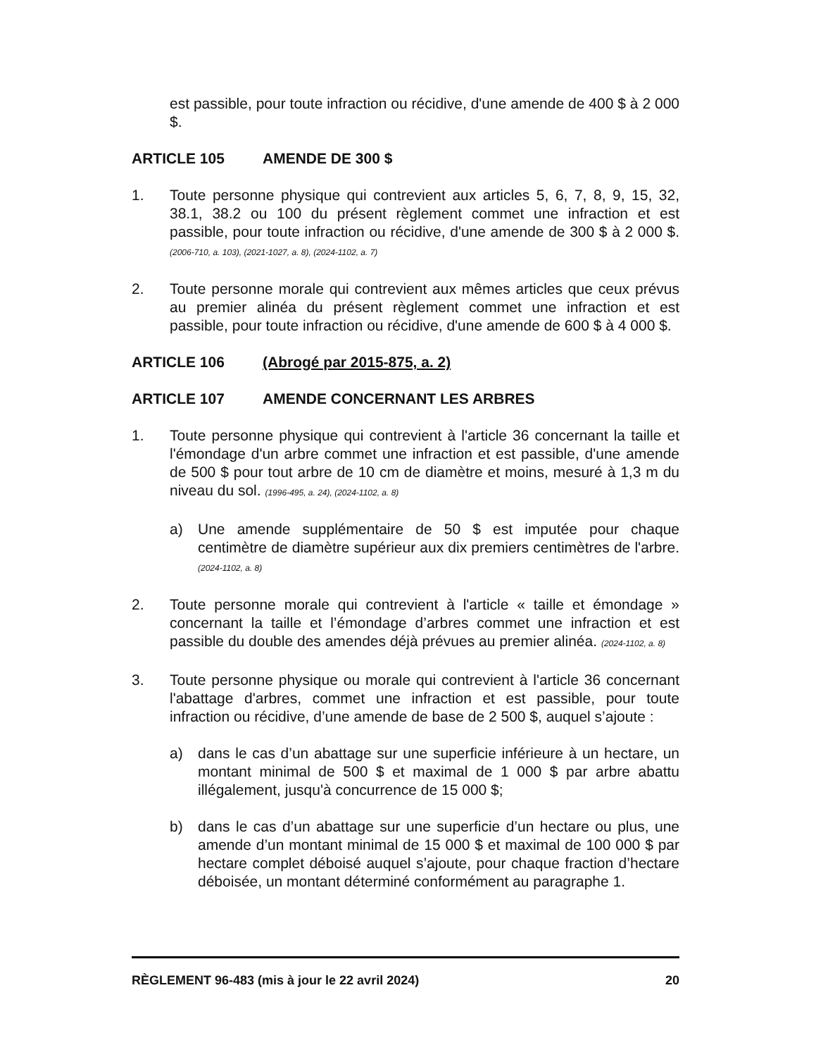est passible, pour toute infraction ou récidive, d'une amende de 400 $ à 2 000 $.
ARTICLE 105 AMENDE DE 300 $
1. Toute personne physique qui contrevient aux articles 5, 6, 7, 8, 9, 15, 32, 38.1, 38.2 ou 100 du présent règlement commet une infraction et est passible, pour toute infraction ou récidive, d'une amende de 300 $ à 2 000 $. (2006-710, a. 103), (2021-1027, a. 8), (2024-1102, a. 7)
2. Toute personne morale qui contrevient aux mêmes articles que ceux prévus au premier alinéa du présent règlement commet une infraction et est passible, pour toute infraction ou récidive, d'une amende de 600 $ à 4 000 $.
ARTICLE 106 (Abrogé par 2015-875, a. 2)
ARTICLE 107 AMENDE CONCERNANT LES ARBRES
1. Toute personne physique qui contrevient à l'article 36 concernant la taille et l'émondage d'un arbre commet une infraction et est passible, d'une amende de 500 $ pour tout arbre de 10 cm de diamètre et moins, mesuré à 1,3 m du niveau du sol. (1996-495, a. 24), (2024-1102, a. 8)
a) Une amende supplémentaire de 50 $ est imputée pour chaque centimètre de diamètre supérieur aux dix premiers centimètres de l'arbre. (2024-1102, a. 8)
2. Toute personne morale qui contrevient à l'article « taille et émondage » concernant la taille et l’émondage d’arbres commet une infraction et est passible du double des amendes déjà prévues au premier alinéa. (2024-1102, a. 8)
3. Toute personne physique ou morale qui contrevient à l'article 36 concernant l'abattage d'arbres, commet une infraction et est passible, pour toute infraction ou récidive, d’une amende de base de 2 500 $, auquel s’ajoute :
a) dans le cas d’un abattage sur une superficie inférieure à un hectare, un montant minimal de 500 $ et maximal de 1 000 $ par arbre abattu illégalement, jusqu'à concurrence de 15 000 $;
b) dans le cas d’un abattage sur une superficie d’un hectare ou plus, une amende d’un montant minimal de 15 000 $ et maximal de 100 000 $ par hectare complet déboisé auquel s’ajoute, pour chaque fraction d’hectare déboisée, un montant déterminé conformément au paragraphe 1.
RÈGLEMENT 96-483 (mis à jour le 22 avril 2024) 20